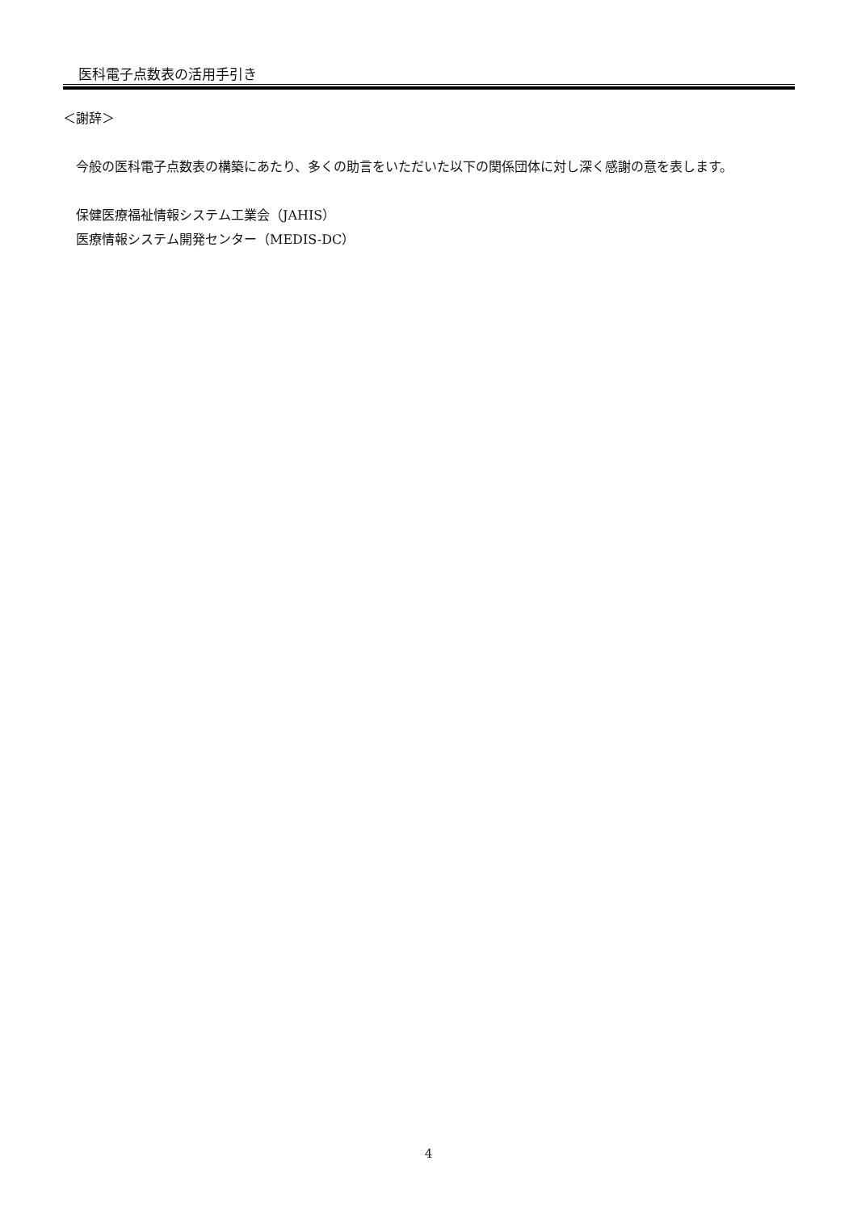医科電子点数表の活用手引き
＜謝辞＞
　今般の医科電子点数表の構築にあたり、多くの助言をいただいた以下の関係団体に対し深く感謝の意を表します。
　保健医療福祉情報システム工業会（JAHIS）
　医療情報システム開発センター（MEDIS-DC）
4